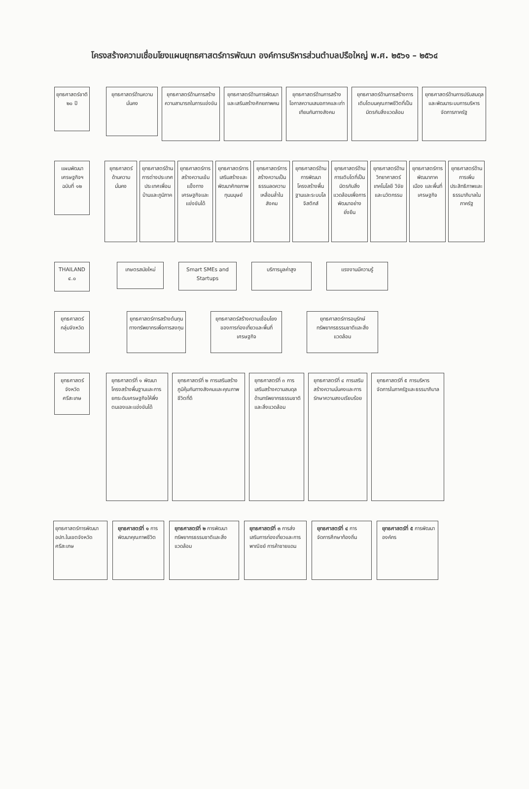โครงสร้างความเชื่อมโยงแผนยุทธศาสตร์การพัฒนา องค์การบริหารส่วนตำบลปรือใหญ่ พ.ศ. ๒๕๖๑ – ๒๕๖๔
ยุทธศาสตร์ชาติ ๒๐ ปี
ยุทธศาสตร์ด้านความมั่นคง
ยุทธศาสตร์ด้านการสร้างความสามารถในการแข่งขัน
ยุทธศาสตร์ด้านการพัฒนาและเสริมสร้างศักยภาพคน
ยุทธศาสตร์ด้านการสร้างโอกาสความเสมอภาคและเท่าเทียมกันทางสังคม
ยุทธศาสตร์ด้านการสร้างการเติบโตบนคุณภาพชีวิตที่เป็นมิตรกับสิ่งแวดล้อม
ยุทธศาสตร์ด้านการปรับสมดุลและพัฒนาระบบการบริหารจัดการภาครัฐ
แผนพัฒนาเศรษฐกิจฯ ฉบับที่ ๑๒
ยุทธศาสตร์ด้านความมั่นคง
ยุทธศาสตร์ด้านการต่างประเทศ ประเทศเพื่อนบ้านและภูมิภาค
ยุทธศาสตร์การสร้างความเข้มแข็งทางเศรษฐกิจและแข่งขันได้
ยุทธศาสตร์การเสริมสร้างและพัฒนาศักยภาพทุนมนุษย์
ยุทธศาสตร์การสร้างความเป็นธรรมลดความเหลื่อมล้ำในสังคม
ยุทธศาสตร์ด้านการพัฒนาโครงสร้างพื้นฐานและระบบโลจิสติกส์
ยุทธศาสตร์ด้านการเติบโตที่เป็นมิตรกับสิ่งแวดล้อมเพื่อการพัฒนาอย่างยั่งยืน
ยุทธศาสตร์ด้านวิทยาศาสตร์ เทคโนโลยี วิจัย และนวัตกรรม
ยุทธศาสตร์การพัฒนาภาค เมือง และพื้นที่เศรษฐกิจ
ยุทธศาสตร์ด้านการเพิ่มประสิทธิภาพและธรรมาภิบาลในภาครัฐ
THAILAND ๔.๐
เกษตรสมัยใหม่
Smart SMEs and Startups
บริการมูลค่าสูง แรงงานมีความรู้
ยุทธศาสตร์กลุ่มจังหวัด
ยุทธศาสตร์การสร้างต้นทุนทางทรัพยากรเพื่อการลงทุน
ยุทธศาสตร์สร้างความเชื่อมโยงของการท่องเที่ยวและพื้นที่เศรษฐกิจ
ยุทธศาสตร์การอนุรักษ์ทรัพยากรธรรมชาติและสิ่งแวดล้อม
ยุทธศาสตร์จังหวัดศรีสะเกษ
ยุทธศาสตร์ที่ ๑ พัฒนาโครงสร้างพื้นฐานและการยกระดับเศรษฐกิจให้พึ่งตนเองและแข่งขันได้
ยุทธศาสตร์ที่ ๒ การเสริมสร้างภูมิคุ้มกันทางสังคมและคุณภาพชีวิตที่ดี
ยุทธศาสตร์ที่ ๓ การเสริมสร้างความสมดุลด้านทรัพยากรธรรมชาติและสิ่งแวดล้อม
ยุทธศาสตร์ที่ ๔ การเสริมสร้างความมั่นคงและการรักษาความสงบเรียบร้อย
ยุทธศาสตร์ที่ ๕ การบริหารจัดการในภาครัฐและธรรมาภิบาล
ยุทธศาสตร์การพัฒนา อปท.ในเขตจังหวัดศรีสะเกษ
ยุทธศาสตร์ที่ ๑ การพัฒนาคุณภาพชีวิต
ยุทธศาสตร์ที่ ๒ การพัฒนาทรัพยากรธรรมชาติและสิ่งแวดล้อม
ยุทธศาสตร์ที่ ๓ การส่งเสริมการท่องเที่ยวและการพาณิชย์ การค้าชายแดน
ยุทธศาสตร์ที่ ๔ การจัดการศึกษาท้องถิ่น
ยุทธศาสตร์ที่ ๕ การพัฒนาองค์กร